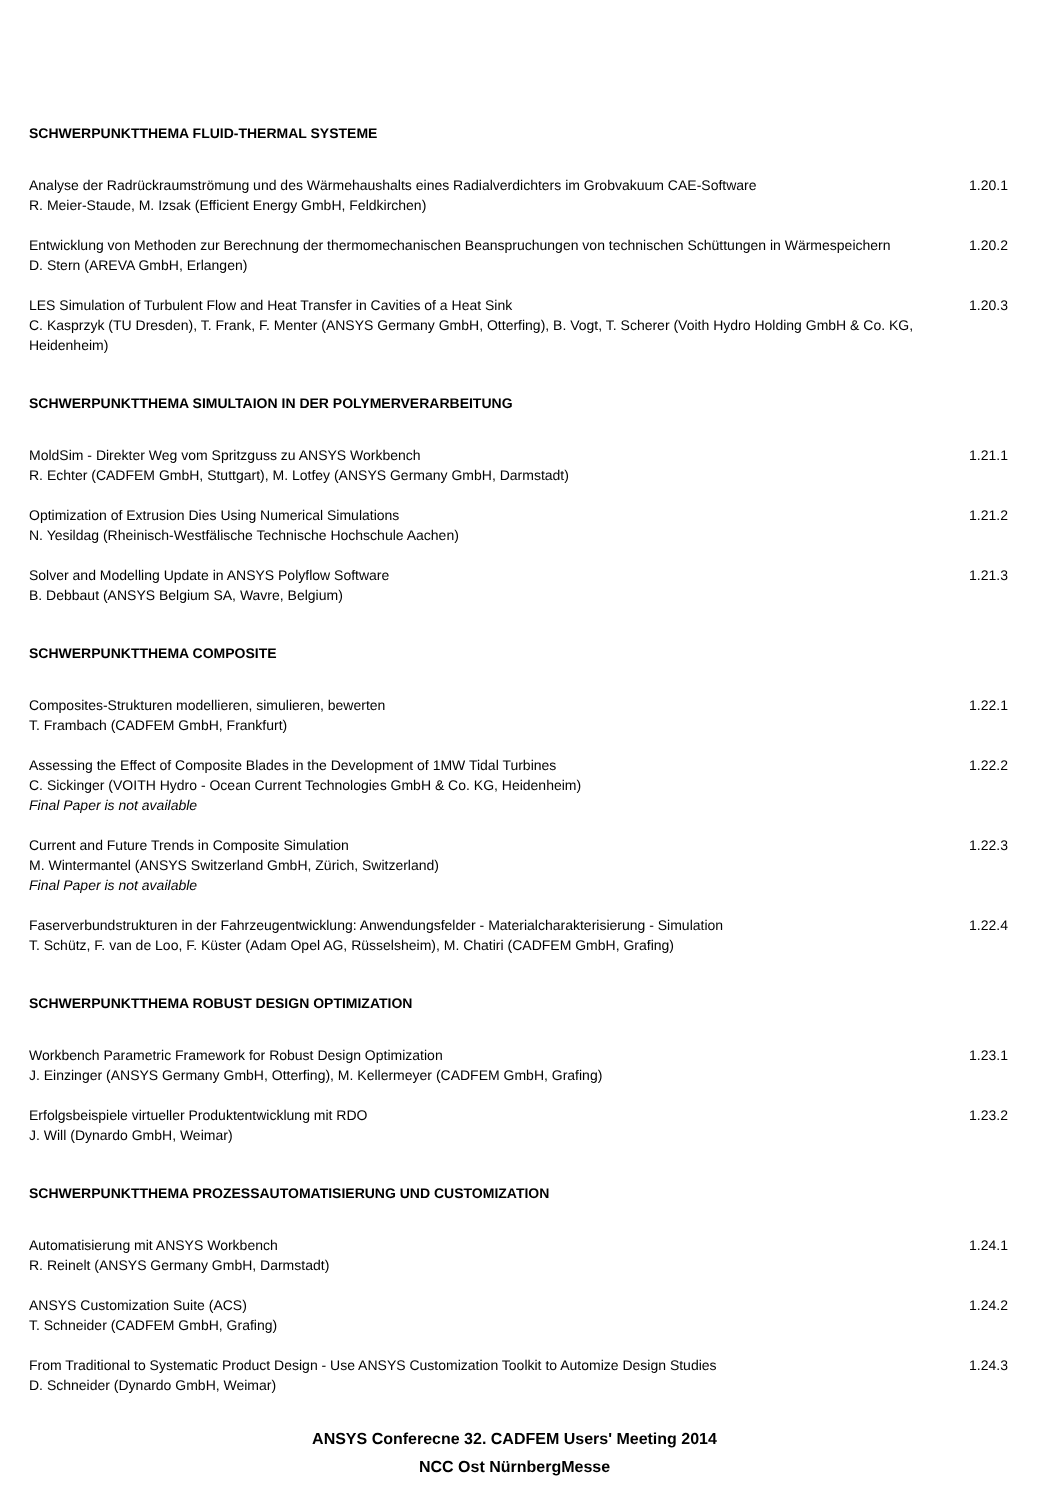SCHWERPUNKTTHEMA FLUID-THERMAL SYSTEME
Analyse der Radrückraumströmung und des Wärmehaushalts eines Radialverdichters im Grobvakuum CAE-Software
R. Meier-Staude, M. Izsak (Efficient Energy GmbH, Feldkirchen)
1.20.1
Entwicklung von Methoden zur Berechnung der thermomechanischen Beanspruchungen von technischen Schüttungen in Wärmespeichern
D. Stern (AREVA GmbH, Erlangen)
1.20.2
LES Simulation of Turbulent Flow and Heat Transfer in Cavities of a Heat Sink
C. Kasprzyk (TU Dresden), T. Frank, F. Menter (ANSYS Germany GmbH, Otterfing), B. Vogt, T. Scherer (Voith Hydro Holding GmbH & Co. KG, Heidenheim)
1.20.3
SCHWERPUNKTTHEMA SIMULTAION IN DER POLYMERVERARBEITUNG
MoldSim - Direkter Weg vom Spritzguss zu ANSYS Workbench
R. Echter (CADFEM GmbH, Stuttgart), M. Lotfey (ANSYS Germany GmbH, Darmstadt)
1.21.1
Optimization of Extrusion Dies Using Numerical Simulations
N. Yesildag (Rheinisch-Westfälische Technische Hochschule Aachen)
1.21.2
Solver and Modelling Update in ANSYS Polyflow Software
B. Debbaut (ANSYS Belgium SA, Wavre, Belgium)
1.21.3
SCHWERPUNKTTHEMA COMPOSITE
Composites-Strukturen modellieren, simulieren, bewerten
T. Frambach (CADFEM GmbH, Frankfurt)
1.22.1
Assessing the Effect of Composite Blades in the Development of 1MW Tidal Turbines
C. Sickinger (VOITH Hydro - Ocean Current Technologies GmbH & Co. KG, Heidenheim)
Final Paper is not available
1.22.2
Current and Future Trends in Composite Simulation
M. Wintermantel (ANSYS Switzerland GmbH, Zürich, Switzerland)
Final Paper is not available
1.22.3
Faserverbundstrukturen in der Fahrzeugentwicklung: Anwendungsfelder - Materialcharakterisierung - Simulation
T. Schütz, F. van de Loo, F. Küster (Adam Opel AG, Rüsselsheim), M. Chatiri (CADFEM GmbH, Grafing)
1.22.4
SCHWERPUNKTTHEMA ROBUST DESIGN OPTIMIZATION
Workbench Parametric Framework for Robust Design Optimization
J. Einzinger (ANSYS Germany GmbH, Otterfing), M. Kellermeyer (CADFEM GmbH, Grafing)
1.23.1
Erfolgsbeispiele virtueller Produktentwicklung mit RDO
J. Will (Dynardo GmbH, Weimar)
1.23.2
SCHWERPUNKTTHEMA PROZESSAUTOMATISIERUNG UND CUSTOMIZATION
Automatisierung mit ANSYS Workbench
R. Reinelt (ANSYS Germany GmbH, Darmstadt)
1.24.1
ANSYS Customization Suite (ACS)
T. Schneider (CADFEM GmbH, Grafing)
1.24.2
From Traditional to Systematic Product Design - Use ANSYS Customization Toolkit to Automize Design Studies
D. Schneider (Dynardo GmbH, Weimar)
1.24.3
ANSYS Conferecne 32. CADFEM Users' Meeting 2014
NCC Ost NürnbergMesse